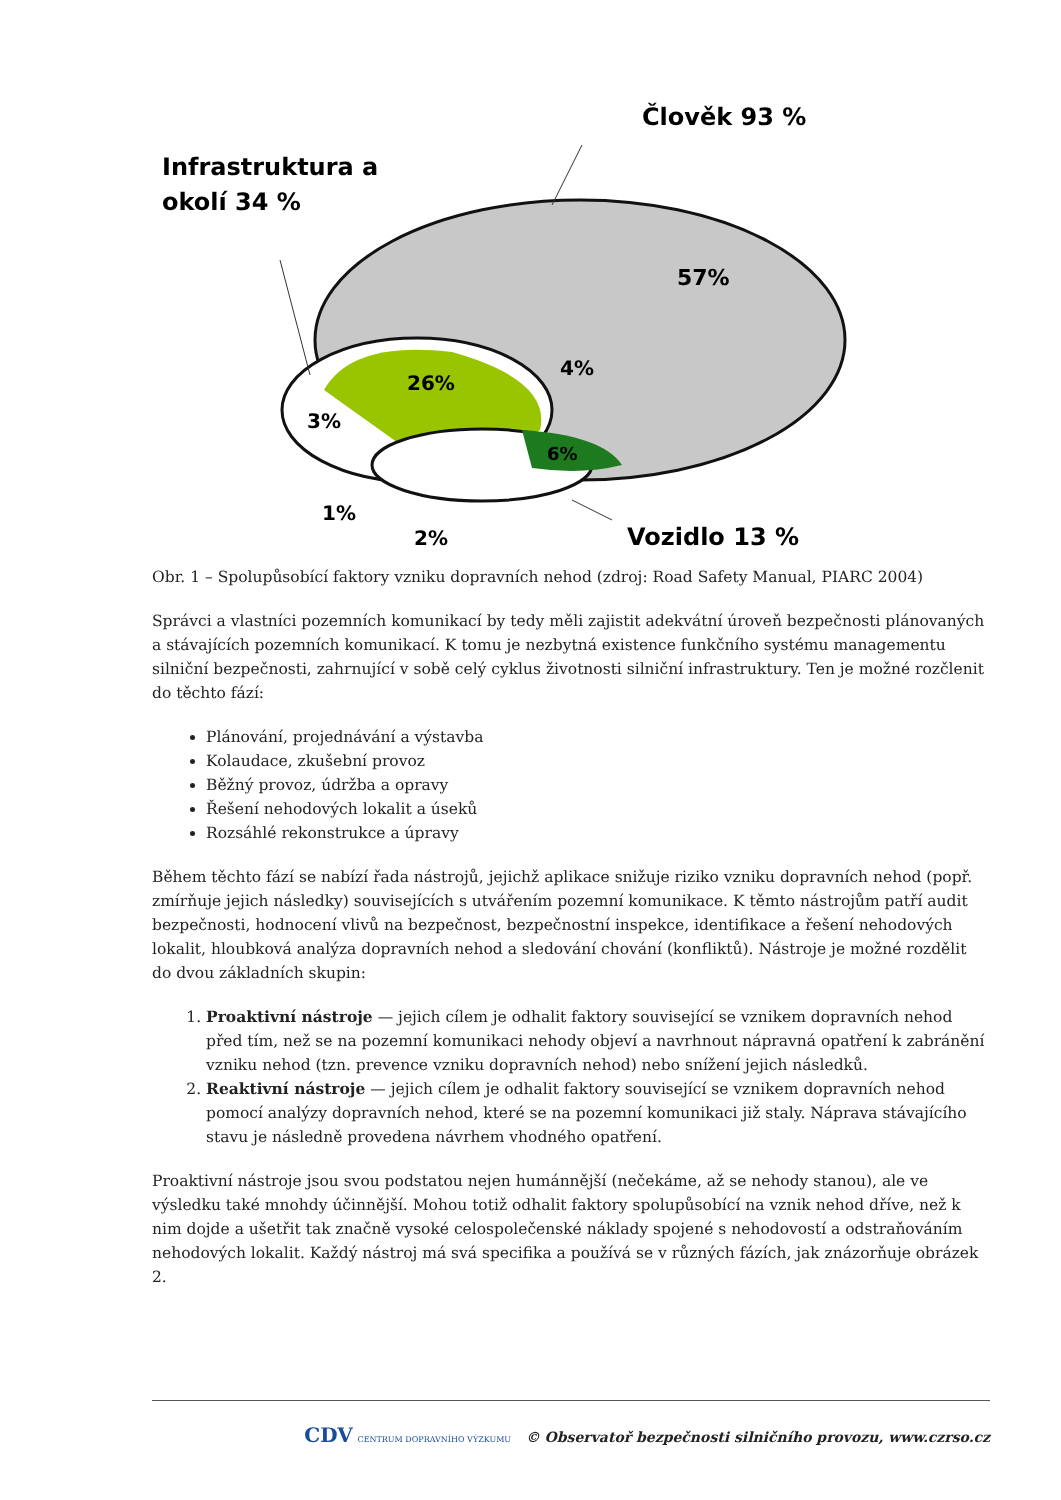Infrastruktura a
okolí 34 %
Člověk 93 %
57%
26%
4%
3%
6%
1%
2%
Vozidlo 13 %
Obr. 1 – Spolupůsobící faktory vzniku dopravních nehod (zdroj: Road Safety Manual, PIARC 2004)
Správci a vlastníci pozemních komunikací by tedy měli zajistit adekvátní úroveň bezpečnosti plánovaných a stávajících pozemních komunikací. K tomu je nezbytná existence funkčního systému managementu silniční bezpečnosti, zahrnující v sobě celý cyklus životnosti silniční infrastruktury. Ten je možné rozčlenit do těchto fází:
Plánování, projednávání a výstavba
Kolaudace, zkušební provoz
Běžný provoz, údržba a opravy
Řešení nehodových lokalit a úseků
Rozsáhlé rekonstrukce a úpravy
Během těchto fází se nabízí řada nástrojů, jejichž aplikace snižuje riziko vzniku dopravních nehod (popř. zmírňuje jejich následky) souvisejících s utvářením pozemní komunikace. K těmto nástrojům patří audit bezpečnosti, hodnocení vlivů na bezpečnost, bezpečnostní inspekce, identifikace a řešení nehodových lokalit, hloubková analýza dopravních nehod a sledování chování (konfliktů). Nástroje je možné rozdělit do dvou základních skupin:
1. Proaktivní nástroje — jejich cílem je odhalit faktory související se vznikem dopravních nehod před tím, než se na pozemní komunikaci nehody objeví a navrhnout nápravná opatření k zabránění vzniku nehod (tzn. prevence vzniku dopravních nehod) nebo snížení jejich následků.
2. Reaktivní nástroje — jejich cílem je odhalit faktory související se vznikem dopravních nehod pomocí analýzy dopravních nehod, které se na pozemní komunikaci již staly. Náprava stávajícího stavu je následně provedena návrhem vhodného opatření.
Proaktivní nástroje jsou svou podstatou nejen humánnější (nečekáme, až se nehody stanou), ale ve výsledku také mnohdy účinnější. Mohou totiž odhalit faktory spolupůsobící na vznik nehod dříve, než k nim dojde a ušetřit tak značně vysoké celospolečenské náklady spojené s nehodovostí a odstraňováním nehodových lokalit. Každý nástroj má svá specifika a používá se v různých fázích, jak znázorňuje obrázek 2.
CDV CENTRUM DOPRAVNÍHO VÝZKUMU © Observatoř bezpečnosti silničního provozu, www.czrso.cz